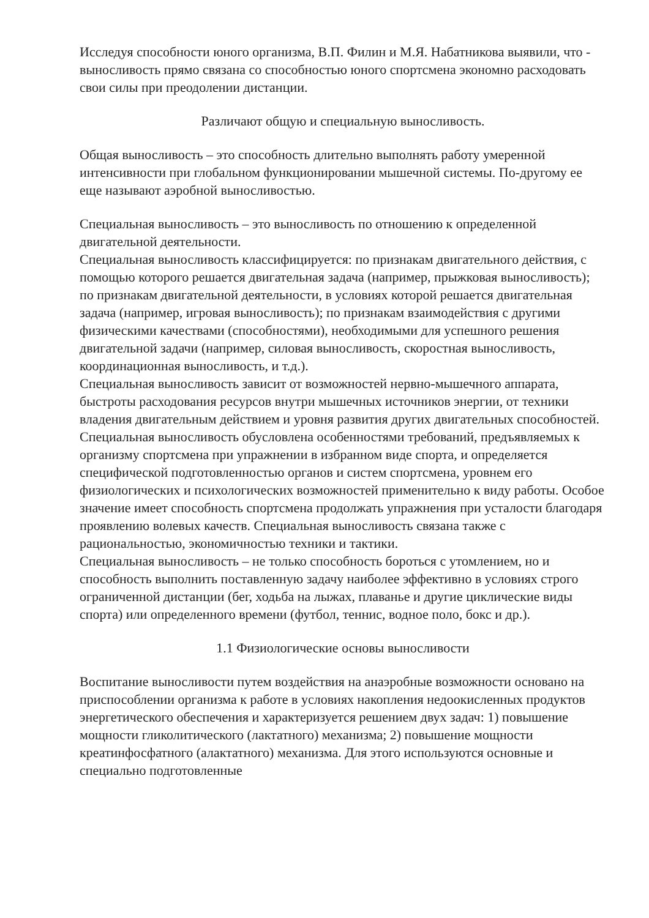Исследуя способности юного организма, В.П. Филин и М.Я. Набатникова выявили, что - выносливость прямо связана со способностью юного спортсмена экономно расходовать свои силы при преодолении дистанции.
Различают общую и специальную выносливость.
Общая выносливость – это способность длительно выполнять работу умеренной интенсивности при глобальном функционировании мышечной системы. По-другому ее еще называют аэробной выносливостью.
Специальная выносливость – это выносливость по отношению к определенной двигательной деятельности.
Специальная выносливость классифицируется: по признакам двигательного действия, с помощью которого решается двигательная задача (например, прыжковая выносливость); по признакам двигательной деятельности, в условиях которой решается двигательная задача (например, игровая выносливость); по признакам взаимодействия с другими физическими качествами (способностями), необходимыми для успешного решения двигательной задачи (например, силовая выносливость, скоростная выносливость, координационная выносливость, и т.д.).
Специальная выносливость зависит от возможностей нервно-мышечного аппарата, быстроты расходования ресурсов внутри мышечных источников энергии, от техники владения двигательным действием и уровня развития других двигательных способностей.
Специальная выносливость обусловлена особенностями требований, предъявляемых к организму спортсмена при упражнении в избранном виде спорта, и определяется специфической подготовленностью органов и систем спортсмена, уровнем его физиологических и психологических возможностей применительно к виду работы. Особое значение имеет способность спортсмена продолжать упражнения при усталости благодаря проявлению волевых качеств. Специальная выносливость связана также с рациональностью, экономичностью техники и тактики.
Специальная выносливость – не только способность бороться с утомлением, но и способность выполнить поставленную задачу наиболее эффективно в условиях строго ограниченной дистанции (бег, ходьба на лыжах, плаванье и другие циклические виды спорта) или определенного времени (футбол, теннис, водное поло, бокс и др.).
1.1 Физиологические основы выносливости
Воспитание выносливости путем воздействия на анаэробные возможности основано на приспособлении организма к работе в условиях накопления недоокисленных продуктов энергетического обеспечения и характеризуется решением двух задач: 1) повышение мощности гликолитического (лактатного) механизма; 2) повышение мощности креатинфосфатного (алактатного) механизма. Для этого используются основные и специально подготовленные